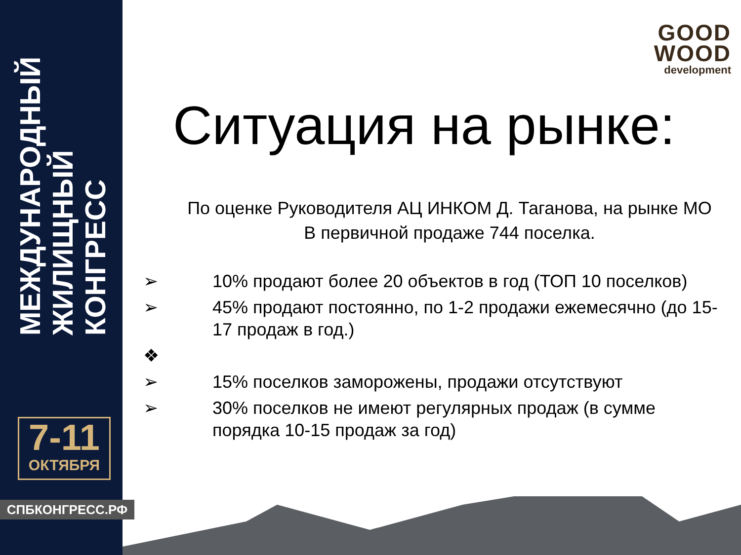МЕЖДУНАРОДНЫЙ
ЖИЛИЩНЫЙ
КОНГРЕСС
7-11
ОКТЯБРЯ
СПБКОНГРЕСС.РФ
GOOD
WOOD
development
Ситуация на рынке:
По оценке Руководителя АЦ ИНКОМ Д. Таганова, на рынке МО
В первичной продаже 744 поселка.
➢ 10% продают более 20 объектов в год (ТОП 10 поселков)
➢ 45% продают постоянно, по 1-2 продажи ежемесячно (до 15-17 продаж в год.)
❖
➢ 15% поселков заморожены, продажи отсутствуют
➢ 30% поселков не имеют регулярных продаж (в сумме порядка 10-15 продаж за год)